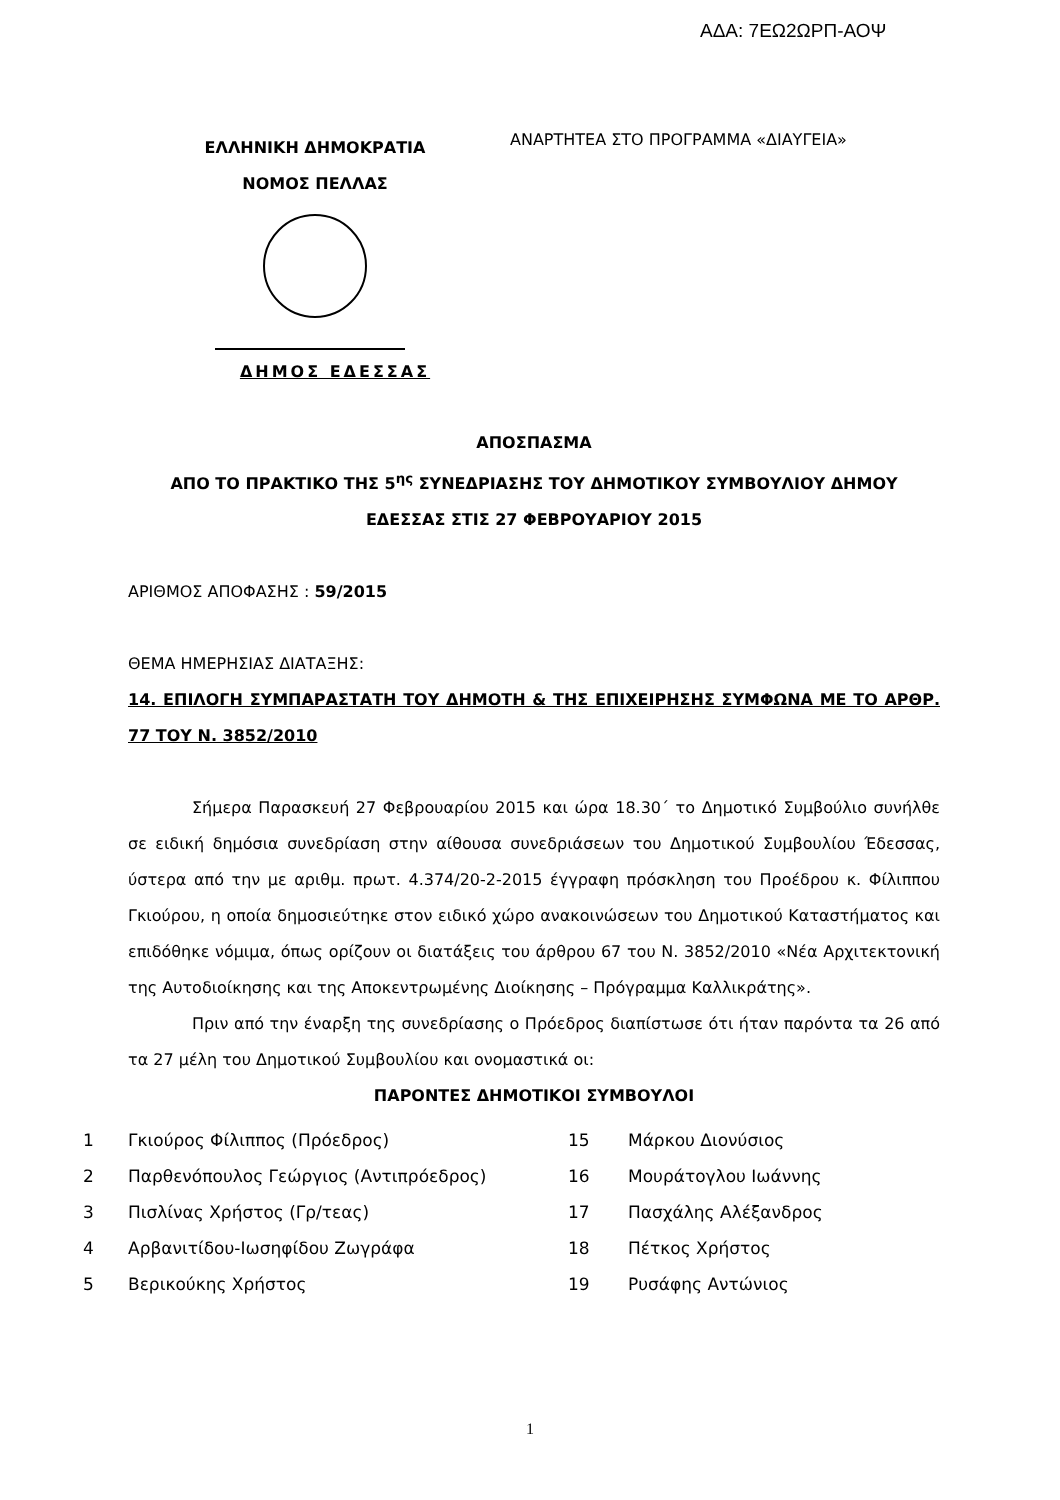ΑΔΑ: 7ΕΩ2ΩΡΠ-ΑΟΨ
ΕΛΛΗΝΙΚΗ ΔΗΜΟΚΡΑΤΙΑ
ΝΟΜΟΣ ΠΕΛΛΑΣ
ΔΗΜΟΣ ΕΔΕΣΣΑΣ
ΑΝΑΡΤΗΤΕΑ ΣΤΟ ΠΡΟΓΡΑΜΜΑ «ΔΙΑΥΓΕΙΑ»
ΑΠΟΣΠΑΣΜΑ
ΑΠΟ ΤΟ ΠΡΑΚΤΙΚΟ ΤΗΣ 5<sup>ης</sup> ΣΥΝΕΔΡΙΑΣΗΣ ΤΟΥ ΔΗΜΟΤΙΚΟΥ ΣΥΜΒΟΥΛΙΟΥ ΔΗΜΟΥ
ΕΔΕΣΣΑΣ ΣΤΙΣ 27 ΦΕΒΡΟΥΑΡΙΟΥ 2015
ΑΡΙΘΜΟΣ ΑΠΟΦΑΣΗΣ : 59/2015
ΘΕΜΑ ΗΜΕΡΗΣΙΑΣ ΔΙΑΤΑΞΗΣ:
14. ΕΠΙΛΟΓΗ ΣΥΜΠΑΡΑΣΤΑΤΗ ΤΟΥ ΔΗΜΟΤΗ & ΤΗΣ ΕΠΙΧΕΙΡΗΣΗΣ ΣΥΜΦΩΝΑ ΜΕ ΤΟ ΑΡΘΡ. 77 ΤΟΥ Ν. 3852/2010
Σήμερα Παρασκευή 27 Φεβρουαρίου 2015 και ώρα 18.30΄ το Δημοτικό Συμβούλιο συνήλθε σε ειδική δημόσια συνεδρίαση στην αίθουσα συνεδριάσεων του Δημοτικού Συμβουλίου Έδεσσας, ύστερα από την με αριθμ. πρωτ. 4.374/20-2-2015 έγγραφη πρόσκληση του Προέδρου κ. Φίλιππου Γκιούρου, η οποία δημοσιεύτηκε στον ειδικό χώρο ανακοινώσεων του Δημοτικού Καταστήματος και επιδόθηκε νόμιμα, όπως ορίζουν οι διατάξεις του άρθρου 67 του Ν. 3852/2010 «Νέα Αρχιτεκτονική της Αυτοδιοίκησης και της Αποκεντρωμένης Διοίκησης – Πρόγραμμα Καλλικράτης».
Πριν από την έναρξη της συνεδρίασης ο Πρόεδρος διαπίστωσε ότι ήταν παρόντα τα 26 από τα 27 μέλη του Δημοτικού Συμβουλίου και ονομαστικά οι:
ΠΑΡΟΝΤΕΣ ΔΗΜΟΤΙΚΟΙ ΣΥΜΒΟΥΛΟΙ
| 1 | Γκιούρος Φίλιππος (Πρόεδρος) | 15 | Μάρκου Διονύσιος |
| 2 | Παρθενόπουλος Γεώργιος (Αντιπρόεδρος) | 16 | Μουράτογλου Ιωάννης |
| 3 | Πισλίνας Χρήστος (Γρ/τεας) | 17 | Πασχάλης Αλέξανδρος |
| 4 | Αρβανιτίδου-Ιωσηφίδου Ζωγράφα | 18 | Πέτκος Χρήστος |
| 5 | Βερικούκης Χρήστος | 19 | Ρυσάφης Αντώνιος |
1